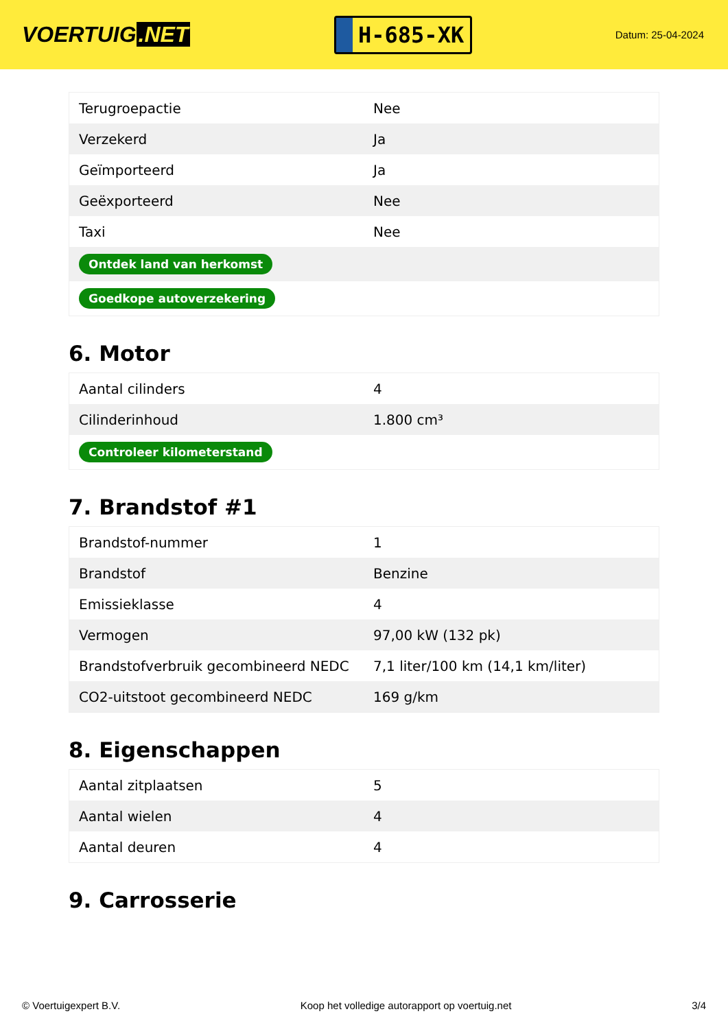VOERTUIG.NET
H-685-XK
Datum: 25-04-2024
| Terugroepactie | Nee |
| Verzekerd | Ja |
| Geïmporteerd | Ja |
| Geëxporteerd | Nee |
| Taxi | Nee |
| Ontdek land van herkomst | |
| Goedkope autoverzekering | |
6. Motor
| Aantal cilinders | 4 |
| Cilinderinhoud | 1.800 cm³ |
| Controleer kilometerstand | |
7. Brandstof #1
| Brandstof-nummer | 1 |
| Brandstof | Benzine |
| Emissieklasse | 4 |
| Vermogen | 97,00 kW (132 pk) |
| Brandstofverbruik gecombineerd NEDC | 7,1 liter/100 km (14,1 km/liter) |
| CO2-uitstoot gecombineerd NEDC | 169 g/km |
8. Eigenschappen
| Aantal zitplaatsen | 5 |
| Aantal wielen | 4 |
| Aantal deuren | 4 |
9. Carrosserie
© Voertuigexpert B.V. Koop het volledige autorapport op voertuig.net 3/4